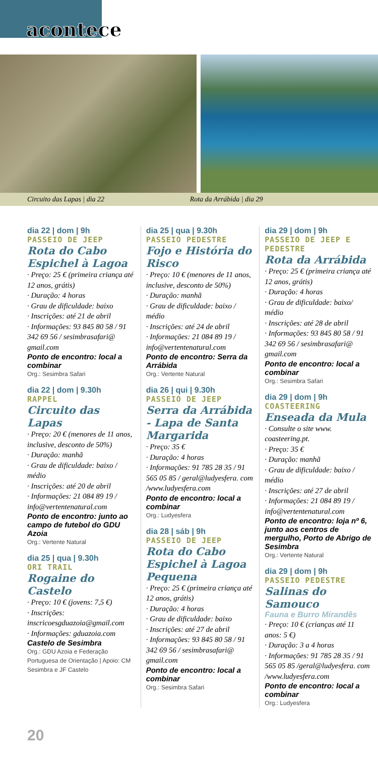acontece
Circuito das Lapas | dia 22 Rota da Arrábida | dia 29
dia 22 | dom | 9h
PASSEIO DE JEEP
Rota do Cabo Espichel à Lagoa
· Preço: 25 € (primeira criança até 12 anos, grátis)
· Duração: 4 horas
· Grau de dificuldade: baixo
· Inscrições: até 21 de abril
· Informações: 93 845 80 58 / 91 342 69 56 / sesimbrasafari@ gmail.com
Ponto de encontro: local a combinar
Org.: Sesimbra Safari
dia 22 | dom | 9.30h
RAPPEL
Circuito das Lapas
· Preço: 20 € (menores de 11 anos, inclusive, desconto de 50%)
· Duração: manhã
· Grau de dificuldade: baixo / médio
· Inscrições: até 20 de abril
· Informações: 21 084 89 19 / info@vertentenatural.com
Ponto de encontro: junto ao campo de futebol do GDU Azoia
Org.: Vertente Natural
dia 25 | qua | 9.30h
ORI TRAIL
Rogaine do Castelo
· Preço: 10 € (jovens: 7,5 €)
· Inscrições: inscricoesgduazoia@gmail.com
· Informações: gduazoia.com
Castelo de Sesimbra
Org.: GDU Azoia e Federação Portuguesa de Orientação | Apoio: CM Sesimbra e JF Castelo
dia 25 | qua | 9.30h
PASSEIO PEDESTRE
Fojo e História do Risco
· Preço: 10 € (menores de 11 anos, inclusive, desconto de 50%)
· Duração: manhã
· Grau de dificuldade: baixo / médio
· Inscrições: até 24 de abril
· Informações: 21 084 89 19 / info@vertentenatural.com
Ponto de encontro: Serra da Arrábida
Org.: Vertente Natural
dia 26 | qui | 9.30h
PASSEIO DE JEEP
Serra da Arrábida - Lapa de Santa Margarida
· Preço: 35 €
· Duração: 4 horas
· Informações: 91 785 28 35 / 91 565 05 85 / geral@ludyesfera. com /www.ludyesfera.com
Ponto de encontro: local a combinar
Org.: Ludyesfera
dia 28 | sáb | 9h
PASSEIO DE JEEP
Rota do Cabo Espichel à Lagoa Pequena
· Preço: 25 € (primeira criança até 12 anos, grátis)
· Duração: 4 horas
· Grau de dificuldade: baixo
· Inscrições: até 27 de abril
· Informações: 93 845 80 58 / 91 342 69 56 / sesimbrasafari@ gmail.com
Ponto de encontro: local a combinar
Org.: Sesimbra Safari
dia 29 | dom | 9h
PASSEIO DE JEEP E PEDESTRE
Rota da Arrábida
· Preço: 25 € (primeira criança até 12 anos, grátis)
· Duração: 4 horas
· Grau de dificuldade: baixo/ médio
· Inscrições: até 28 de abril
· Informações: 93 845 80 58 / 91 342 69 56 / sesimbrasafari@ gmail.com
Ponto de encontro: local a combinar
Org.: Sesimbra Safari
dia 29 | dom | 9h
COASTEERING
Enseada da Mula
· Consulte o site www. coasteering.pt.
· Preço: 35 €
· Duração: manhã
· Grau de dificuldade: baixo / médio
· Inscrições: até 27 de abril
· Informações: 21 084 89 19 / info@vertentenatural.com
Ponto de encontro: loja nº 6, junto aos centros de mergulho, Porto de Abrigo de Sesimbra
Org.: Vertente Natural
dia 29 | dom | 9h
PASSEIO PEDESTRE
Salinas do Samouco
Fauna e Burro Mirandês
· Preço: 10 € (crianças até 11 anos: 5 €)
· Duração: 3 a 4 horas
· Informações: 91 785 28 35 / 91 565 05 85 /geral@ludyesfera. com /www.ludyesfera.com
Ponto de encontro: local a combinar
Org.: Ludyesfera
20